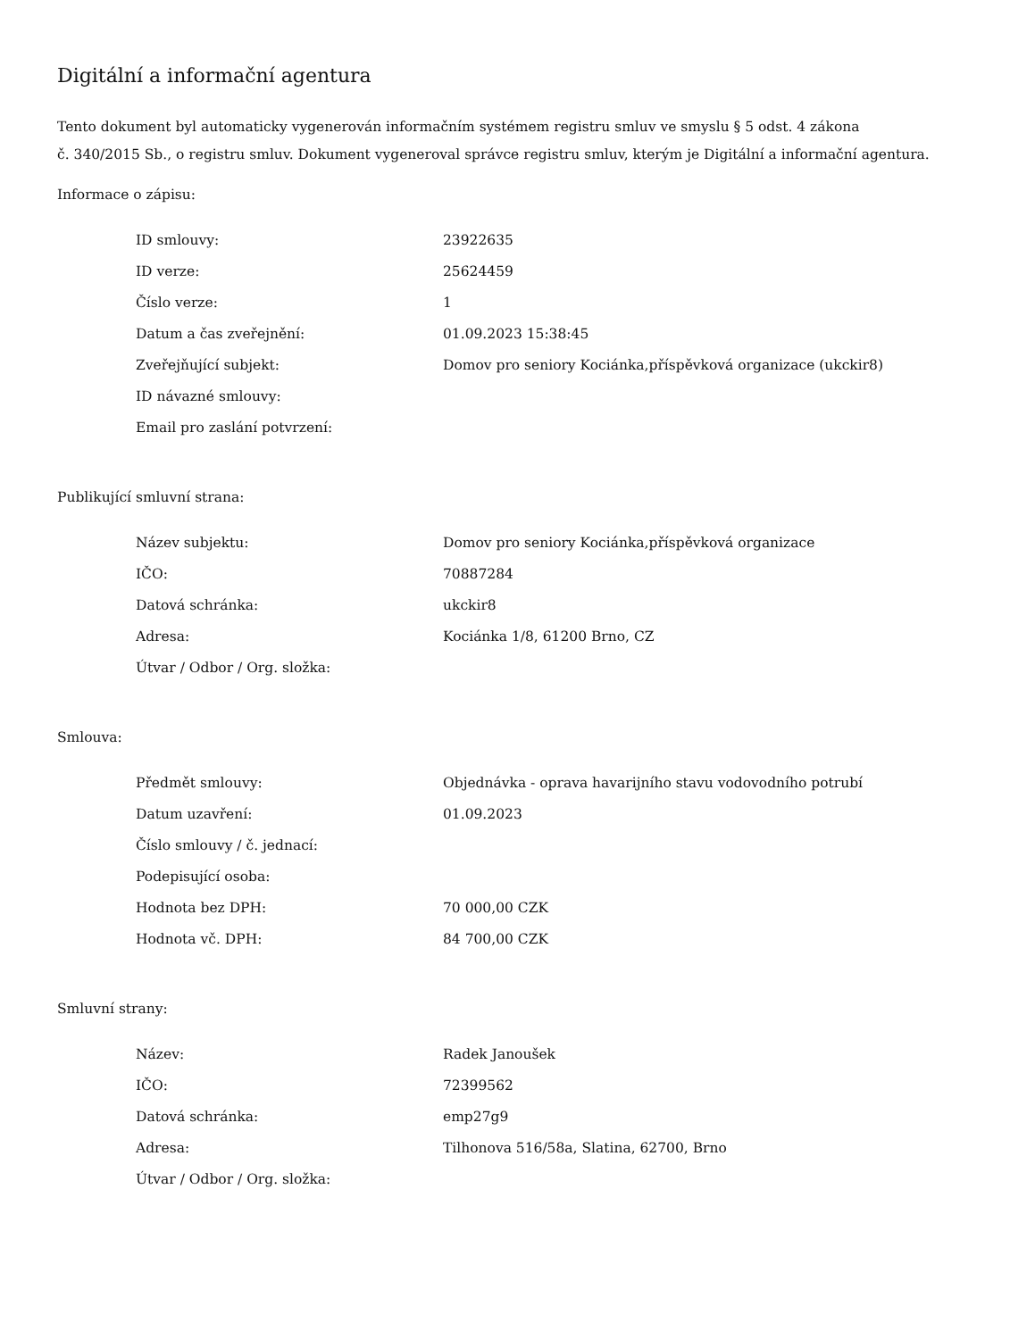Digitální a informační agentura
Tento dokument byl automaticky vygenerován informačním systémem registru smluv ve smyslu § 5 odst. 4 zákona
č. 340/2015 Sb., o registru smluv. Dokument vygeneroval správce registru smluv, kterým je Digitální a informační agentura.
Informace o zápisu:
| ID smlouvy: | 23922635 |
| ID verze: | 25624459 |
| Číslo verze: | 1 |
| Datum a čas zveřejnění: | 01.09.2023 15:38:45 |
| Zveřejňující subjekt: | Domov pro seniory Kociánka,příspěvková organizace (ukckir8) |
| ID návazné smlouvy: | |
| Email pro zaslání potvrzení: | |
Publikující smluvní strana:
| Název subjektu: | Domov pro seniory Kociánka,příspěvková organizace |
| IČO: | 70887284 |
| Datová schránka: | ukckir8 |
| Adresa: | Kociánka 1/8, 61200 Brno, CZ |
| Útvar / Odbor / Org. složka: | |
Smlouva:
| Předmět smlouvy: | Objednávka - oprava havarijního stavu vodovodního potrubí |
| Datum uzavření: | 01.09.2023 |
| Číslo smlouvy / č. jednací: | |
| Podepisující osoba: | |
| Hodnota bez DPH: | 70 000,00 CZK |
| Hodnota vč. DPH: | 84 700,00 CZK |
Smluvní strany:
| Název: | Radek Janoušek |
| IČO: | 72399562 |
| Datová schránka: | emp27g9 |
| Adresa: | Tilhonova 516/58a, Slatina, 62700, Brno |
| Útvar / Odbor / Org. složka: | |